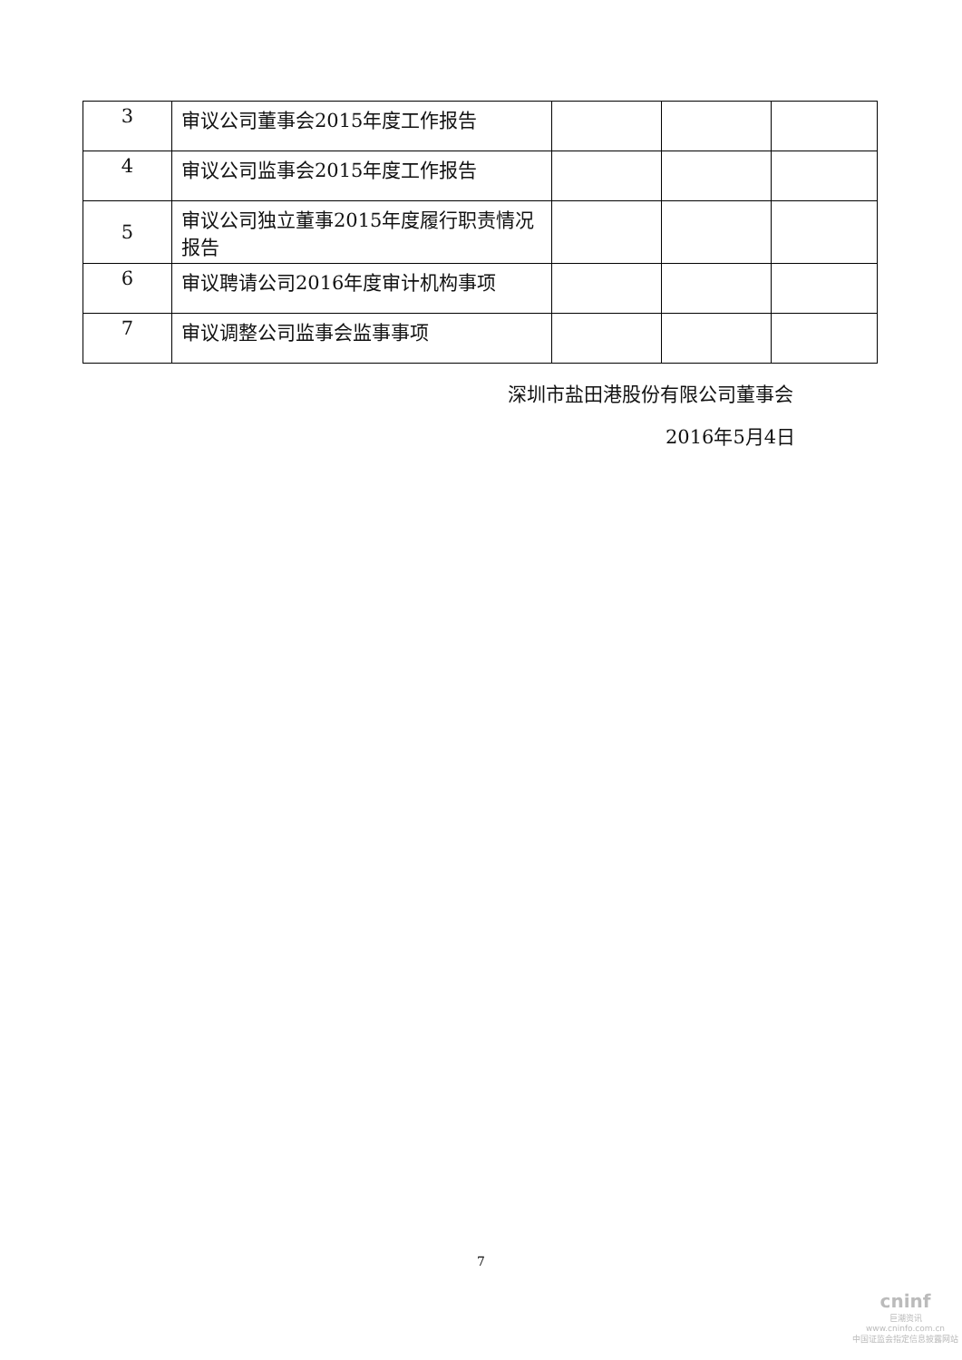| 3 | 审议公司董事会2015年度工作报告 | | | |
| 4 | 审议公司监事会2015年度工作报告 | | | |
| 5 | 审议公司独立董事2015年度履行职责情况报告 | | | |
| 6 | 审议聘请公司2016年度审计机构事项 | | | |
| 7 | 审议调整公司监事会监事事项 | | | |
深圳市盐田港股份有限公司董事会
2016年5月4日
7
cninf
巨潮资讯
www.cninfo.com.cn
中国证监会指定信息披露网站